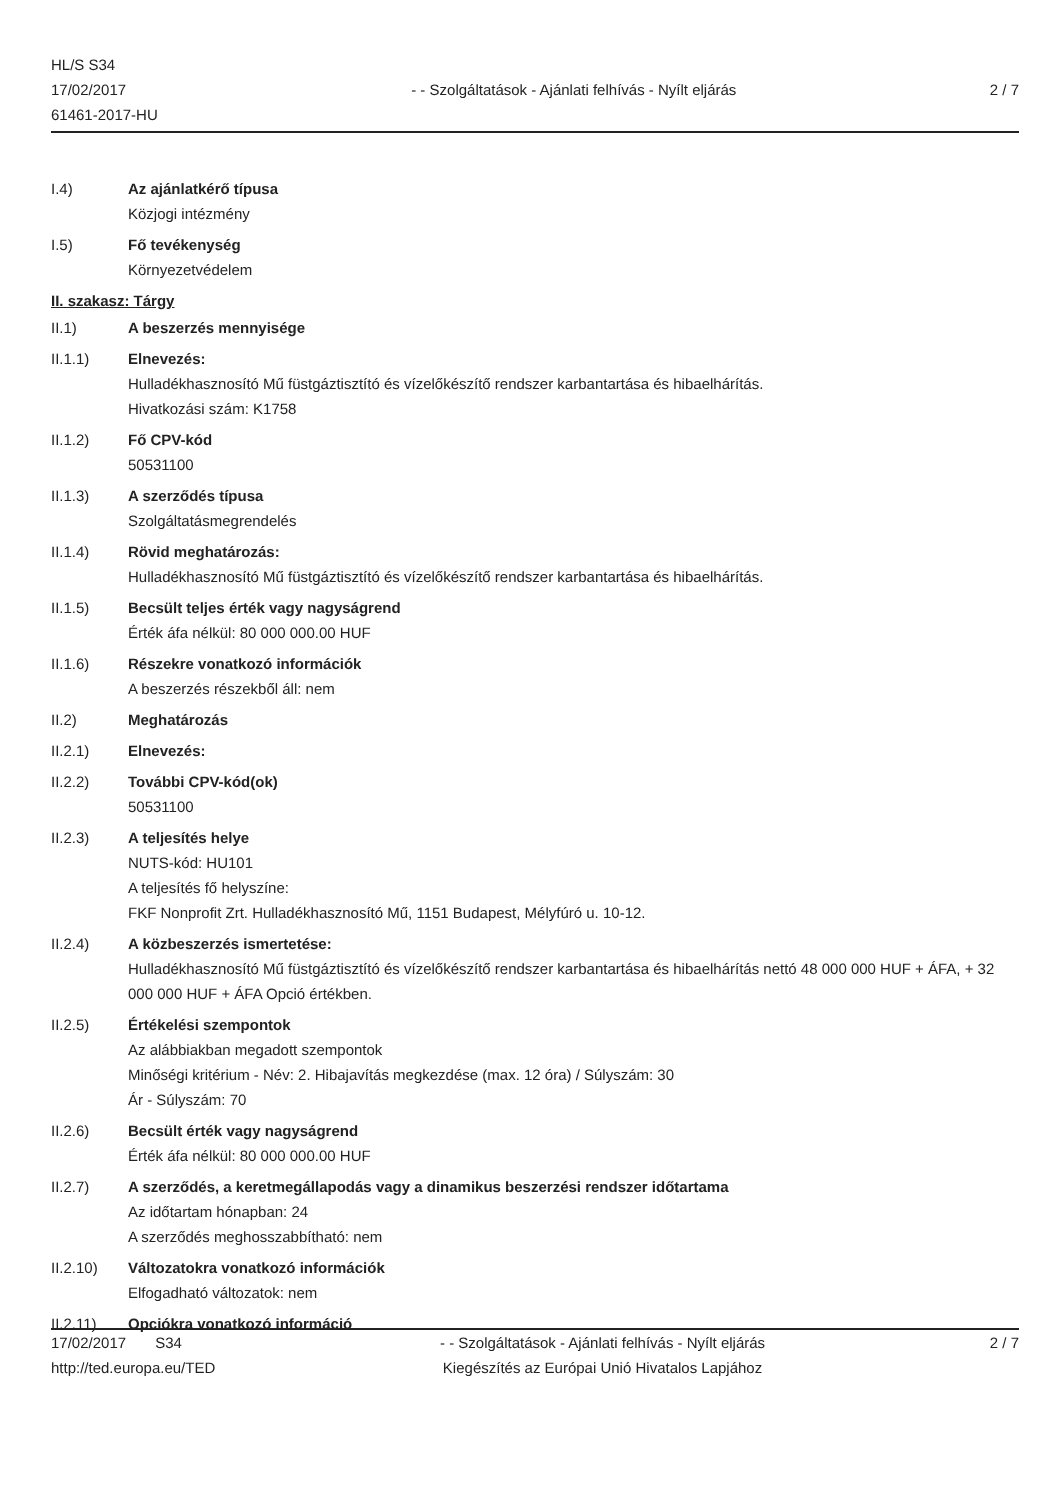HL/S S34
17/02/2017
61461-2017-HU
- - Szolgáltatások - Ajánlati felhívás - Nyílt eljárás
2 / 7
I.4) Az ajánlatkérő típusa
Közjogi intézmény
I.5) Fő tevékenység
Környezetvédelem
II. szakasz: Tárgy
II.1) A beszerzés mennyisége
II.1.1) Elnevezés:
Hulladékhasznosító Mű füstgáztisztító és vízelőkészítő rendszer karbantartása és hibaelhárítás.
Hivatkozási szám: K1758
II.1.2) Fő CPV-kód
50531100
II.1.3) A szerződés típusa
Szolgáltatásmegrendelés
II.1.4) Rövid meghatározás:
Hulladékhasznosító Mű füstgáztisztító és vízelőkészítő rendszer karbantartása és hibaelhárítás.
II.1.5) Becsült teljes érték vagy nagyságrend
Érték áfa nélkül: 80 000 000.00 HUF
II.1.6) Részekre vonatkozó információk
A beszerzés részekből áll: nem
II.2) Meghatározás
II.2.1) Elnevezés:
II.2.2) További CPV-kód(ok)
50531100
II.2.3) A teljesítés helye
NUTS-kód: HU101
A teljesítés fő helyszíne:
FKF Nonprofit Zrt. Hulladékhasznosító Mű, 1151 Budapest, Mélyfúró u. 10-12.
II.2.4) A közbeszerzés ismertetése:
Hulladékhasznosító Mű füstgáztisztító és vízelőkészítő rendszer karbantartása és hibaelhárítás nettó 48 000 000 HUF + ÁFA, + 32 000 000 HUF + ÁFA Opció értékben.
II.2.5) Értékelési szempontok
Az alábbiakban megadott szempontok
Minőségi kritérium - Név: 2. Hibajavítás megkezdése (max. 12 óra) / Súlyszám: 30
Ár - Súlyszám: 70
II.2.6) Becsült érték vagy nagyságrend
Érték áfa nélkül: 80 000 000.00 HUF
II.2.7) A szerződés, a keretmegállapodás vagy a dinamikus beszerzési rendszer időtartama
Az időtartam hónapban: 24
A szerződés meghosszabbítható: nem
II.2.10) Változatokra vonatkozó információk
Elfogadható változatok: nem
II.2.11) Opciókra vonatkozó információ
17/02/2017 S34
http://ted.europa.eu/TED
- - Szolgáltatások - Ajánlati felhívás - Nyílt eljárás
Kiegészítés az Európai Unió Hivatalos Lapjához
2 / 7